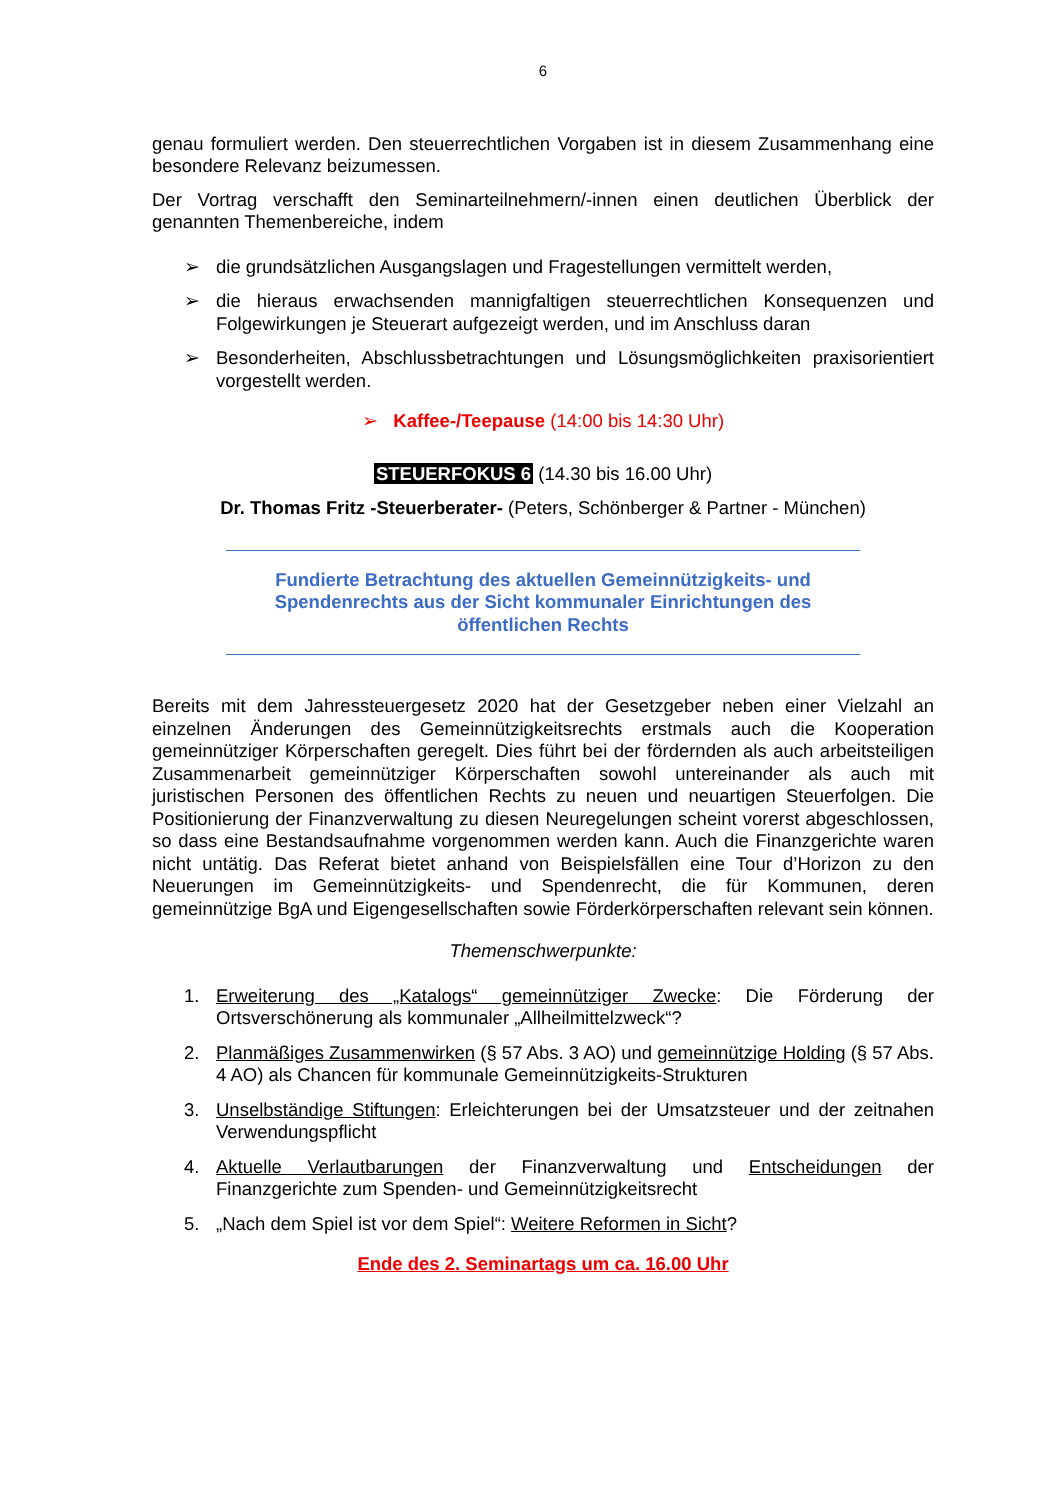6
genau formuliert werden. Den steuerrechtlichen Vorgaben ist in diesem Zusammenhang eine besondere Relevanz beizumessen.
Der Vortrag verschafft den Seminarteilnehmern/-innen einen deutlichen Überblick der genannten Themenbereiche, indem
➢ die grundsätzlichen Ausgangslagen und Fragestellungen vermittelt werden,
➢ die hieraus erwachsenden mannigfaltigen steuerrechtlichen Konsequenzen und Folgewirkungen je Steuerart aufgezeigt werden, und im Anschluss daran
➢ Besonderheiten, Abschlussbetrachtungen und Lösungsmöglichkeiten praxisorientiert vorgestellt werden.
➢ Kaffee-/Teepause (14:00 bis 14:30 Uhr)
STEUERFOKUS 6 (14.30 bis 16.00 Uhr)
Dr. Thomas Fritz -Steuerberater- (Peters, Schönberger & Partner - München)
Fundierte Betrachtung des aktuellen Gemeinnützigkeits- und
Spendenrechts aus der Sicht kommunaler Einrichtungen des
öffentlichen Rechts
Bereits mit dem Jahressteuergesetz 2020 hat der Gesetzgeber neben einer Vielzahl an einzelnen Änderungen des Gemeinnützigkeitsrechts erstmals auch die Kooperation gemeinnütziger Körperschaften geregelt. Dies führt bei der fördernden als auch arbeitsteiligen Zusammenarbeit gemeinnütziger Körperschaften sowohl untereinander als auch mit juristischen Personen des öffentlichen Rechts zu neuen und neuartigen Steuerfolgen. Die Positionierung der Finanzverwaltung zu diesen Neuregelungen scheint vorerst abgeschlossen, so dass eine Bestandsaufnahme vorgenommen werden kann. Auch die Finanzgerichte waren nicht untätig. Das Referat bietet anhand von Beispielsfällen eine Tour d’Horizon zu den Neuerungen im Gemeinnützigkeits- und Spendenrecht, die für Kommunen, deren gemeinnützige BgA und Eigengesellschaften sowie Förderkörperschaften relevant sein können.
Themenschwerpunkte:
1. Erweiterung des „Katalogs“ gemeinnütziger Zwecke: Die Förderung der Ortsverschönerung als kommunaler „Allheilmittelzweck“?
2. Planmäßiges Zusammenwirken (§ 57 Abs. 3 AO) und gemeinnützige Holding (§ 57 Abs. 4 AO) als Chancen für kommunale Gemeinnützigkeits-Strukturen
3. Unselbständige Stiftungen: Erleichterungen bei der Umsatzsteuer und der zeitnahen Verwendungspflicht
4. Aktuelle Verlautbarungen der Finanzverwaltung und Entscheidungen der Finanzgerichte zum Spenden- und Gemeinnützigkeitsrecht
5. „Nach dem Spiel ist vor dem Spiel“: Weitere Reformen in Sicht?
Ende des 2. Seminartags um ca. 16.00 Uhr